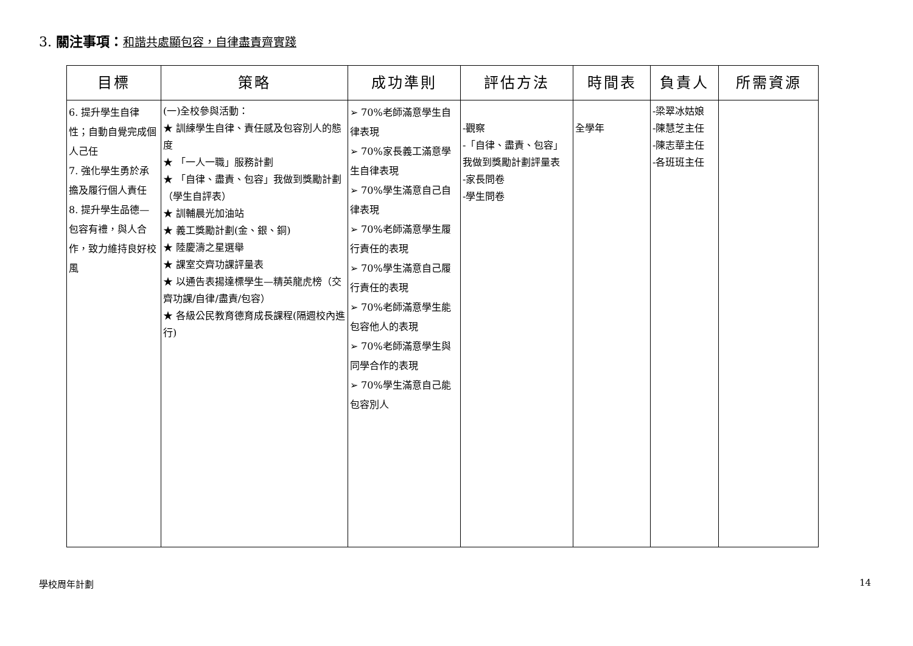3. 關注事項：和諧共處顯包容，自律盡責齊實踐
| 目標 | 策略 | 成功準則 | 評估方法 | 時間表 | 負責人 | 所需資源 |
| --- | --- | --- | --- | --- | --- | --- |
| 6. 提升學生自律性；自動自覺完成個人己任 7. 強化學生勇於承擔及履行個人責任 8. 提升學生品德—包容有禮，與人合作，致力維持良好校風 | (一)全校參與活動： ★ 訓練學生自律、責任感及包容別人的態度 ★ 「一人一職」服務計劃 ★ 「自律、盡責、包容」我做到獎勵計劃（學生自評表） ★ 訓輔晨光加油站 ★ 義工獎勵計劃(金、銀、銅) ★ 陸慶濤之星選舉 ★ 課室交齊功課評量表 ★ 以通告表揚達標學生—精英龍虎榜（交齊功課/自律/盡責/包容） ★ 各級公民教育德育成長課程(隔週校內進行) | ➢ 70%老師滿意學生自律表現 ➢ 70%家長義工滿意學生自律表現 ➢ 70%學生滿意自己自律表現 ➢ 70%老師滿意學生履行責任的表現 ➢ 70%學生滿意自己履行責任的表現 ➢ 70%老師滿意學生能包容他人的表現 ➢ 70%老師滿意學生與同學合作的表現 ➢ 70%學生滿意自己能包容別人 | -觀察 -「自律、盡責、包容」我做到獎勵計劃評量表 -家長問卷 -學生問卷 | 全學年 | -梁翠冰姑娘 -陳慧芝主任 -陳志華主任 -各班班主任 | |
學校周年計劃 14